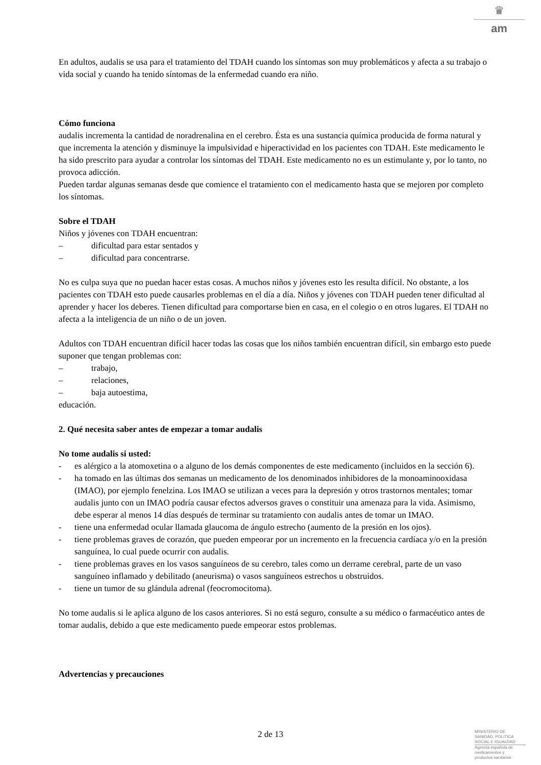♛
am
En adultos, audalis se usa para el tratamiento del TDAH cuando los síntomas son muy problemáticos y afecta a su trabajo o vida social y cuando ha tenido síntomas de la enfermedad cuando era niño.
Cómo funciona
audalis incrementa la cantidad de noradrenalina en el cerebro. Ésta es una sustancia química producida de forma natural y que incrementa la atención y disminuye la impulsividad e hiperactividad en los pacientes con TDAH. Este medicamento le ha sido prescrito para ayudar a controlar los síntomas del TDAH. Este medicamento no es un estimulante y, por lo tanto, no provoca adicción.
Pueden tardar algunas semanas desde que comience el tratamiento con el medicamento hasta que se mejoren por completo los síntomas.
Sobre el TDAH
Niños y jóvenes con TDAH encuentran:
– dificultad para estar sentados y
– dificultad para concentrarse.
No es culpa suya que no puedan hacer estas cosas. A muchos niños y jóvenes esto les resulta difícil. No obstante, a los pacientes con TDAH esto puede causarles problemas en el día a día. Niños y jóvenes con TDAH pueden tener dificultad al aprender y hacer los deberes. Tienen dificultad para comportarse bien en casa, en el colegio o en otros lugares. El TDAH no afecta a la inteligencia de un niño o de un joven.
Adultos con TDAH encuentran difícil hacer todas las cosas que los niños también encuentran difícil, sin embargo esto puede suponer que tengan problemas con:
– trabajo,
– relaciones,
– baja autoestima,
educación.
2. Qué necesita saber antes de empezar a tomar audalis
No tome audalis si usted:
- es alérgico a la atomoxetina o a alguno de los demás componentes de este medicamento (incluidos en la sección 6).
- ha tomado en las últimas dos semanas un medicamento de los denominados inhibidores de la monoaminooxidasa (IMAO), por ejemplo fenelzina. Los IMAO se utilizan a veces para la depresión y otros trastornos mentales; tomar audalis junto con un IMAO podría causar efectos adversos graves o constituir una amenaza para la vida. Asimismo, debe esperar al menos 14 días después de terminar su tratamiento con audalis antes de tomar un IMAO.
- tiene una enfermedad ocular llamada glaucoma de ángulo estrecho (aumento de la presión en los ojos).
- tiene problemas graves de corazón, que pueden empeorar por un incremento en la frecuencia cardíaca y/o en la presión sanguínea, lo cual puede ocurrir con audalis.
- tiene problemas graves en los vasos sanguíneos de su cerebro, tales como un derrame cerebral, parte de un vaso sanguíneo inflamado y debilitado (aneurisma) o vasos sanguíneos estrechos u obstruidos.
- tiene un tumor de su glándula adrenal (feocromocitoma).
No tome audalis si le aplica alguno de los casos anteriores. Si no está seguro, consulte a su médico o farmacéutico antes de tomar audalis, debido a que este medicamento puede empeorar estos problemas.
Advertencias y precauciones
2 de 13
MINISTERIO DE
SANIDAD, POLITICA
SOCIAL E IGUALDAD
Agencia española de
medicamentos y
productos sanitarios